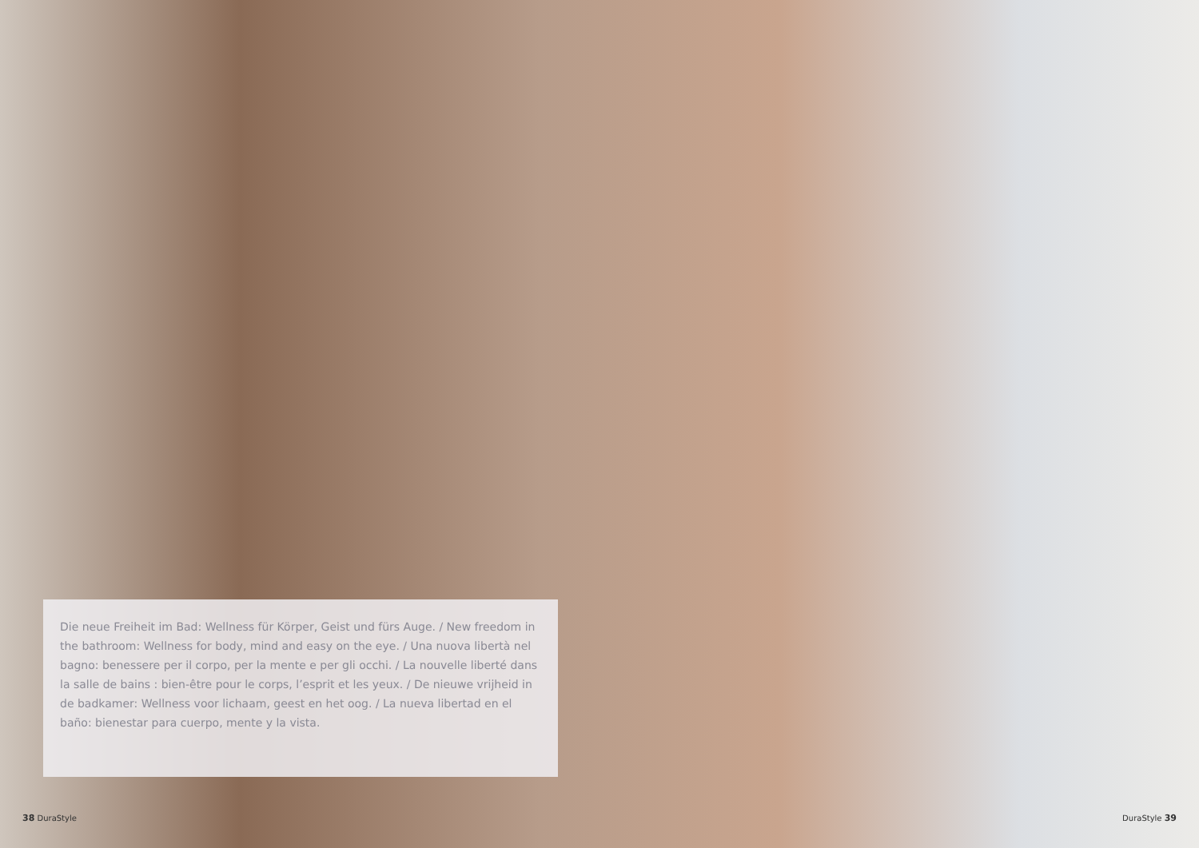Die neue Freiheit im Bad: Wellness für Körper, Geist und fürs Auge. / New freedom in the bathroom: Wellness for body, mind and easy on the eye. / Una nuova libertà nel bagno: benessere per il corpo, per la mente e per gli occhi. / La nouvelle liberté dans la salle de bains : bien-être pour le corps, l’esprit et les yeux. / De nieuwe vrijheid in de badkamer: Wellness voor lichaam, geest en het oog. / La nueva libertad en el baño: bienestar para cuerpo, mente y la vista.
38 DuraStyle DuraStyle 39